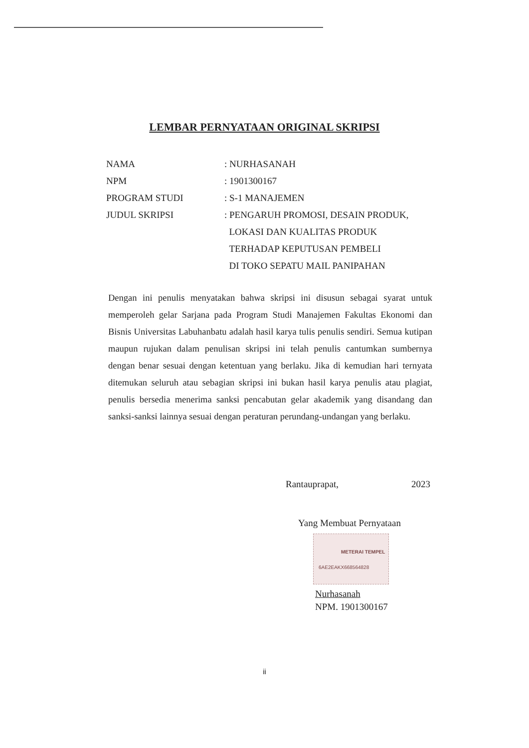LEMBAR PERNYATAAN ORIGINAL SKRIPSI
NAMA : NURHASANAH
NPM : 1901300167
PROGRAM STUDI : S-1 MANAJEMEN
JUDUL SKRIPSI : PENGARUH PROMOSI, DESAIN PRODUK,
LOKASI DAN KUALITAS PRODUK
TERHADAP KEPUTUSAN PEMBELI
DI TOKO SEPATU MAIL PANIPAHAN
Dengan ini penulis menyatakan bahwa skripsi ini disusun sebagai syarat untuk memperoleh gelar Sarjana pada Program Studi Manajemen Fakultas Ekonomi dan Bisnis Universitas Labuhanbatu adalah hasil karya tulis penulis sendiri. Semua kutipan maupun rujukan dalam penulisan skripsi ini telah penulis cantumkan sumbernya dengan benar sesuai dengan ketentuan yang berlaku. Jika di kemudian hari ternyata ditemukan seluruh atau sebagian skripsi ini bukan hasil karya penulis atau plagiat, penulis bersedia menerima sanksi pencabutan gelar akademik yang disandang dan sanksi-sanksi lainnya sesuai dengan peraturan perundang-undangan yang berlaku.
Rantauprapat, 2023
Yang Membuat Pernyataan
METERAI TEMPEL
6AE2EAKX668564828
Nurhasanah
NPM. 1901300167
ii